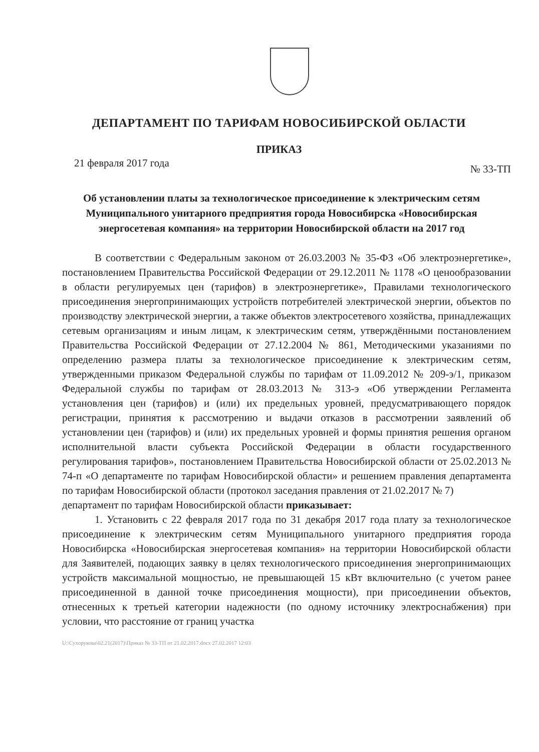ДЕПАРТАМЕНТ ПО ТАРИФАМ НОВОСИБИРСКОЙ ОБЛАСТИ
ПРИКАЗ
21 февраля 2017 года № 33-ТП
Об установлении платы за технологическое присоединение к электрическим сетям Муниципального унитарного предприятия города Новосибирска «Новосибирская энергосетевая компания» на территории Новосибирской области на 2017 год
В соответствии с Федеральным законом от 26.03.2003 № 35-ФЗ «Об электроэнергетике», постановлением Правительства Российской Федерации от 29.12.2011 № 1178 «О ценообразовании в области регулируемых цен (тарифов) в электроэнергетике», Правилами технологического присоединения энергопринимающих устройств потребителей электрической энергии, объектов по производству электрической энергии, а также объектов электросетевого хозяйства, принадлежащих сетевым организациям и иным лицам, к электрическим сетям, утверждёнными постановлением Правительства Российской Федерации от 27.12.2004 № 861, Методическими указаниями по определению размера платы за технологическое присоединение к электрическим сетям, утвержденными приказом Федеральной службы по тарифам от 11.09.2012 № 209-э/1, приказом Федеральной службы по тарифам от 28.03.2013 № 313-э «Об утверждении Регламента установления цен (тарифов) и (или) их предельных уровней, предусматривающего порядок регистрации, принятия к рассмотрению и выдачи отказов в рассмотрении заявлений об установлении цен (тарифов) и (или) их предельных уровней и формы принятия решения органом исполнительной власти субъекта Российской Федерации в области государственного регулирования тарифов», постановлением Правительства Новосибирской области от 25.02.2013 № 74-п «О департаменте по тарифам Новосибирской области» и решением правления департамента по тарифам Новосибирской области (протокол заседания правления от 21.02.2017 № 7)
департамент по тарифам Новосибирской области приказывает:
1. Установить с 22 февраля 2017 года по 31 декабря 2017 года плату за технологическое присоединение к электрическим сетям Муниципального унитарного предприятия города Новосибирска «Новосибирская энергосетевая компания» на территории Новосибирской области для Заявителей, подающих заявку в целях технологического присоединения энергопринимающих устройств максимальной мощностью, не превышающей 15 кВт включительно (с учетом ранее присоединенной в данной точке присоединения мощности), при присоединении объектов, отнесенных к третьей категории надежности (по одному источнику электроснабжения) при условии, что расстояние от границ участка
U:\Сухорукова\02.21(2017)\Приказ № 33-ТП от 21.02.2017.docx 27.02.2017 12:03